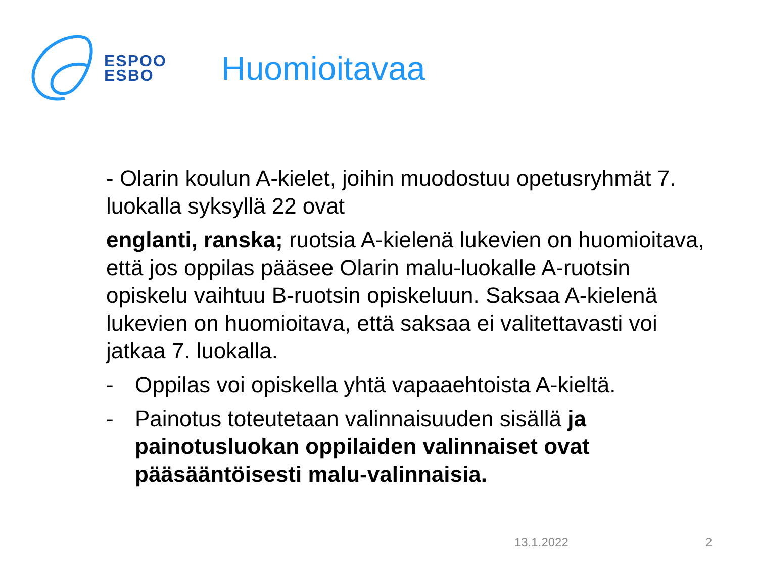ESPOO
ESBO
Huomioitavaa
- Olarin koulun A-kielet, joihin muodostuu opetusryhmät 7. luokalla syksyllä 22 ovat
englanti, ranska; ruotsia A-kielenä lukevien on huomioitava, että jos oppilas pääsee Olarin malu-luokalle A-ruotsin opiskelu vaihtuu B-ruotsin opiskeluun. Saksaa A-kielenä lukevien on huomioitava, että saksaa ei valitettavasti voi jatkaa 7. luokalla.
- Oppilas voi opiskella yhtä vapaaehtoista A-kieltä.
- Painotus toteutetaan valinnaisuuden sisällä ja painotusluokan oppilaiden valinnaiset ovat pääsääntöisesti malu-valinnaisia.
13.1.2022 2